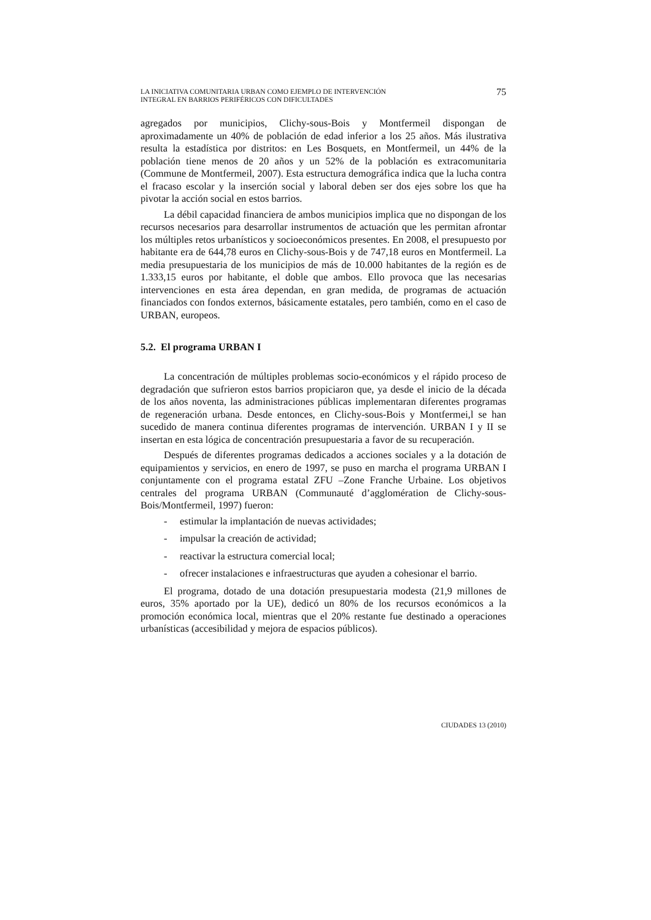LA INICIATIVA COMUNITARIA URBAN COMO EJEMPLO DE INTERVENCIÓN
INTEGRAL EN BARRIOS PERIFÉRICOS CON DIFICULTADES
75
agregados por municipios, Clichy-sous-Bois y Montfermeil dispongan de aproximadamente un 40% de población de edad inferior a los 25 años. Más ilustrativa resulta la estadística por distritos: en Les Bosquets, en Montfermeil, un 44% de la población tiene menos de 20 años y un 52% de la población es extracomunitaria (Commune de Montfermeil, 2007). Esta estructura demográfica indica que la lucha contra el fracaso escolar y la inserción social y laboral deben ser dos ejes sobre los que ha pivotar la acción social en estos barrios.
La débil capacidad financiera de ambos municipios implica que no dispongan de los recursos necesarios para desarrollar instrumentos de actuación que les permitan afrontar los múltiples retos urbanísticos y socioeconómicos presentes. En 2008, el presupuesto por habitante era de 644,78 euros en Clichy-sous-Bois y de 747,18 euros en Montfermeil. La media presupuestaria de los municipios de más de 10.000 habitantes de la región es de 1.333,15 euros por habitante, el doble que ambos. Ello provoca que las necesarias intervenciones en esta área dependan, en gran medida, de programas de actuación financiados con fondos externos, básicamente estatales, pero también, como en el caso de URBAN, europeos.
5.2. El programa URBAN I
La concentración de múltiples problemas socio-económicos y el rápido proceso de degradación que sufrieron estos barrios propiciaron que, ya desde el inicio de la década de los años noventa, las administraciones públicas implementaran diferentes programas de regeneración urbana. Desde entonces, en Clichy-sous-Bois y Montfermei,l se han sucedido de manera continua diferentes programas de intervención. URBAN I y II se insertan en esta lógica de concentración presupuestaria a favor de su recuperación.
Después de diferentes programas dedicados a acciones sociales y a la dotación de equipamientos y servicios, en enero de 1997, se puso en marcha el programa URBAN I conjuntamente con el programa estatal ZFU –Zone Franche Urbaine. Los objetivos centrales del programa URBAN (Communauté d’agglomération de Clichy-sous-Bois/Montfermeil, 1997) fueron:
- estimular la implantación de nuevas actividades;
- impulsar la creación de actividad;
- reactivar la estructura comercial local;
- ofrecer instalaciones e infraestructuras que ayuden a cohesionar el barrio.
El programa, dotado de una dotación presupuestaria modesta (21,9 millones de euros, 35% aportado por la UE), dedicó un 80% de los recursos económicos a la promoción económica local, mientras que el 20% restante fue destinado a operaciones urbanísticas (accesibilidad y mejora de espacios públicos).
CIUDADES 13 (2010)